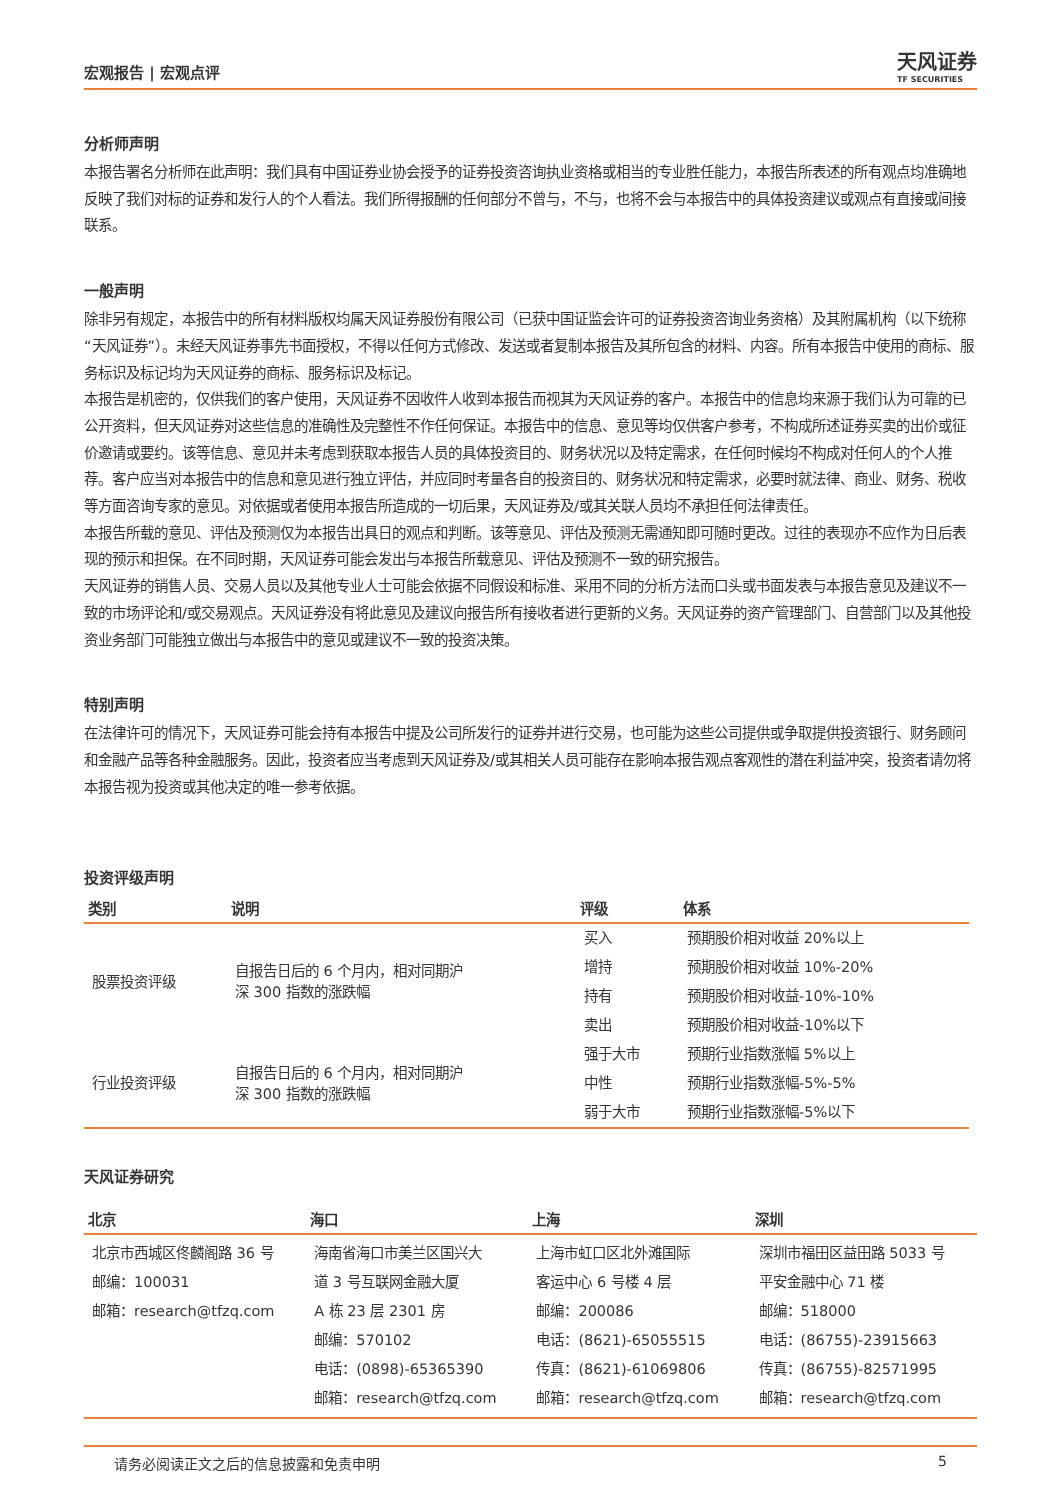宏观报告 | 宏观点评
天风证券
TF SECURITIES
分析师声明
本报告署名分析师在此声明：我们具有中国证券业协会授予的证券投资咨询执业资格或相当的专业胜任能力，本报告所表述的所有观点均准确地反映了我们对标的证券和发行人的个人看法。我们所得报酬的任何部分不曾与，不与，也将不会与本报告中的具体投资建议或观点有直接或间接联系。
一般声明
除非另有规定，本报告中的所有材料版权均属天风证券股份有限公司（已获中国证监会许可的证券投资咨询业务资格）及其附属机构（以下统称“天风证券”）。未经天风证券事先书面授权，不得以任何方式修改、发送或者复制本报告及其所包含的材料、内容。所有本报告中使用的商标、服务标识及标记均为天风证券的商标、服务标识及标记。
本报告是机密的，仅供我们的客户使用，天风证券不因收件人收到本报告而视其为天风证券的客户。本报告中的信息均来源于我们认为可靠的已公开资料，但天风证券对这些信息的准确性及完整性不作任何保证。本报告中的信息、意见等均仅供客户参考，不构成所述证券买卖的出价或征价邀请或要约。该等信息、意见并未考虑到获取本报告人员的具体投资目的、财务状况以及特定需求，在任何时候均不构成对任何人的个人推荐。客户应当对本报告中的信息和意见进行独立评估，并应同时考量各自的投资目的、财务状况和特定需求，必要时就法律、商业、财务、税收等方面咨询专家的意见。对依据或者使用本报告所造成的一切后果，天风证券及/或其关联人员均不承担任何法律责任。
本报告所载的意见、评估及预测仅为本报告出具日的观点和判断。该等意见、评估及预测无需通知即可随时更改。过往的表现亦不应作为日后表现的预示和担保。在不同时期，天风证券可能会发出与本报告所载意见、评估及预测不一致的研究报告。
天风证券的销售人员、交易人员以及其他专业人士可能会依据不同假设和标准、采用不同的分析方法而口头或书面发表与本报告意见及建议不一致的市场评论和/或交易观点。天风证券没有将此意见及建议向报告所有接收者进行更新的义务。天风证券的资产管理部门、自营部门以及其他投资业务部门可能独立做出与本报告中的意见或建议不一致的投资决策。
特别声明
在法律许可的情况下，天风证券可能会持有本报告中提及公司所发行的证券并进行交易，也可能为这些公司提供或争取提供投资银行、财务顾问和金融产品等各种金融服务。因此，投资者应当考虑到天风证券及/或其相关人员可能存在影响本报告观点客观性的潜在利益冲突，投资者请勿将本报告视为投资或其他决定的唯一参考依据。
投资评级声明
| 类别 | 说明 | 评级 | 体系 |
| --- | --- | --- | --- |
| 股票投资评级 | 自报告日后的 6 个月内，相对同期沪 深 300 指数的涨跌幅 | 买入 | 预期股价相对收益 20%以上 |
| | | 增持 | 预期股价相对收益 10%-20% |
| | | 持有 | 预期股价相对收益-10%-10% |
| | | 卖出 | 预期股价相对收益-10%以下 |
| 行业投资评级 | 自报告日后的 6 个月内，相对同期沪 深 300 指数的涨跌幅 | 强于大市 | 预期行业指数涨幅 5%以上 |
| | | 中性 | 预期行业指数涨幅-5%-5% |
| | | 弱于大市 | 预期行业指数涨幅-5%以下 |
天风证券研究
| 北京 | 海口 | 上海 | 深圳 |
| --- | --- | --- | --- |
| 北京市西城区佟麟阁路 36 号 邮编：100031 邮箱：research@tfzq.com | 海南省海口市美兰区国兴大 道 3 号互联网金融大厦 A 栋 23 层 2301 房 邮编：570102 电话：(0898)-65365390 邮箱：research@tfzq.com | 上海市虹口区北外滩国际 客运中心 6 号楼 4 层 邮编：200086 电话：(8621)-65055515 传真：(8621)-61069806 邮箱：research@tfzq.com | 深圳市福田区益田路 5033 号 平安金融中心 71 楼 邮编：518000 电话：(86755)-23915663 传真：(86755)-82571995 邮箱：research@tfzq.com |
请务必阅读正文之后的信息披露和免责申明 5